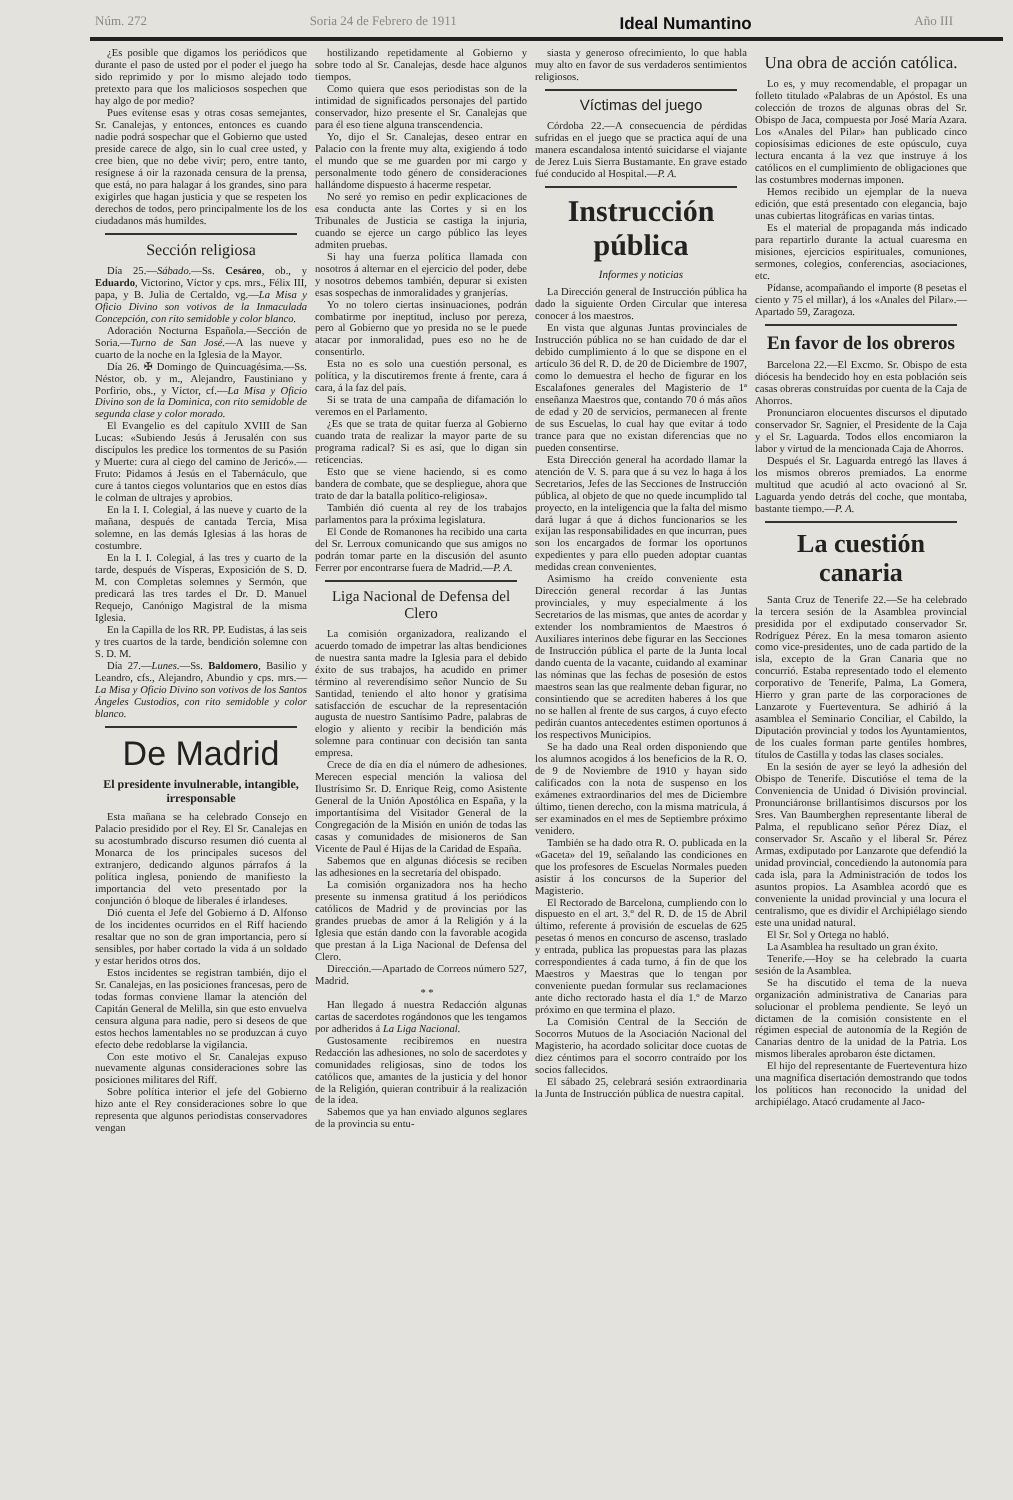Núm. 272 Soria 24 de Febrero de 1911 Ideal Numantino Año III
¿Es posible que digamos los periódicos que durante el paso de usted por el poder el juego ha sido reprimido y por lo mismo alejado todo pretexto para que los maliciosos sospechen que hay algo de por medio?
Pues evítense esas y otras cosas semejantes, Sr. Canalejas, y entonces, entonces es cuando nadie podrá sospechar que el Gobierno que usted preside carece de algo, sin lo cual cree usted, y cree bien, que no debe vivir; pero, entre tanto, resígnese á oir la razonada censura de la prensa, que está, no para halagar á los grandes, sino para exigirles que hagan justicia y que se respeten los derechos de todos, pero principalmente los de los ciudadanos más humildes.
Sección religiosa
Día 25.—Sábado.—Ss. Cesáreo, ob., y Eduardo, Victorino, Víctor y cps. mrs., Félix III, papa, y B. Julia de Certaldo, vg.—La Misa y Oficio Divino son votivos de la Inmaculada Concepción, con rito semidoble y color blanco.
Adoración Nocturna Española.—Sección de Soria.—Turno de San José.—A las nueve y cuarto de la noche en la Iglesia de la Mayor.
Día 26. ✠ Domingo de Quincuagésima.—Ss. Néstor, ob. y m., Alejandro, Faustiniano y Porfirio, obs., y Víctor, cf.—La Misa y Oficio Divino son de la Dominica, con rito semidoble de segunda clase y color morado.
El Evangelio es del capítulo XVIII de San Lucas: «Subiendo Jesús á Jerusalén con sus discípulos les predice los tormentos de su Pasión y Muerte: cura al ciego del camino de Jericó».—Fruto: Pidamos á Jesús en el Tabernáculo, que cure á tantos ciegos voluntarios que en estos días le colman de ultrajes y aprobios.
En la I. I. Colegial, á las nueve y cuarto de la mañana, después de cantada Tercia, Misa solemne, en las demás Iglesias á las horas de costumbre.
En la I. I. Colegial, á las tres y cuarto de la tarde, después de Vísperas, Exposición de S. D. M. con Completas solemnes y Sermón, que predicará las tres tardes el Dr. D. Manuel Requejo, Canónigo Magistral de la misma Iglesia.
En la Capilla de los RR. PP. Eudistas, á las seis y tres cuartos de la tarde, bendición solemne con S. D. M.
Día 27.—Lunes.—Ss. Baldomero, Basilio y Leandro, cfs., Alejandro, Abundio y cps. mrs.—La Misa y Oficio Divino son votivos de los Santos Ángeles Custodios, con rito semidoble y color blanco.
De Madrid
El presidente invulnerable, intangible, irresponsable
Esta mañana se ha celebrado Consejo en Palacio presidido por el Rey. El Sr. Canalejas en su acostumbrado discurso resumen dió cuenta al Monarca de los principales sucesos del extranjero, dedicando algunos párrafos á la política inglesa, poniendo de manifiesto la importancia del veto presentado por la conjunción ó bloque de liberales é irlandeses.
Dió cuenta el Jefe del Gobierno á D. Alfonso de los incidentes ocurridos en el Riff haciendo resaltar que no son de gran importancia, pero sí sensibles, por haber cortado la vida á un soldado y estar heridos otros dos.
Estos incidentes se registran también, dijo el Sr. Canalejas, en las posiciones francesas, pero de todas formas conviene llamar la atención del Capitán General de Melilla, sin que esto envuelva censura alguna para nadie, pero si deseos de que estos hechos lamentables no se produzcan á cuyo efecto debe redoblarse la vigilancia.
Con este motivo el Sr. Canalejas expuso nuevamente algunas consideraciones sobre las posiciones militares del Riff.
Sobre política interior el jefe del Gobierno hizo ante el Rey consideraciones sobre lo que representa que algunos periodistas conservadores vengan
hostilizando repetidamente al Gobierno y sobre todo al Sr. Canalejas, desde hace algunos tiempos.
Como quiera que esos periodistas son de la intimidad de significados personajes del partido conservador, hizo presente el Sr. Canalejas que para él eso tiene alguna transcendencia.
Yo, dijo el Sr. Canalejas, deseo entrar en Palacio con la frente muy alta, exigiendo á todo el mundo que se me guarden por mi cargo y personalmente todo género de consideraciones hallándome dispuesto á hacerme respetar.
No seré yo remiso en pedir explicaciones de esa conducta ante las Cortes y si en los Tribunales de Justicia se castiga la injuria, cuando se ejerce un cargo público las leyes admiten pruebas.
Si hay una fuerza política llamada con nosotros á alternar en el ejercicio del poder, debe y nosotros debemos también, depurar si existen esas sospechas de inmoralidades y granjerías.
Yo no tolero ciertas insinuaciones, podrán combatirme por ineptitud, incluso por pereza, pero al Gobierno que yo presida no se le puede atacar por inmoralidad, pues eso no he de consentirlo.
Esta no es solo una cuestión personal, es política, y la discutiremos frente á frente, cara á cara, á la faz del país.
Si se trata de una campaña de difamación lo veremos en el Parlamento.
¿Es que se trata de quitar fuerza al Gobierno cuando trata de realizar la mayor parte de su programa radical? Si es así, que lo digan sin reticencias.
Esto que se viene haciendo, si es como bandera de combate, que se despliegue, ahora que trato de dar la batalla político-religiosa».
También dió cuenta al rey de los trabajos parlamentos para la próxima legislatura.
El Conde de Romanones ha recibido una carta del Sr. Lerroux comunicando que sus amigos no podrán tomar parte en la discusión del asunto Ferrer por encontrarse fuera de Madrid.—P. A.
Liga Nacional de Defensa del Clero
La comisión organizadora, realizando el acuerdo tomado de impetrar las altas bendiciones de nuestra santa madre la Iglesia para el debido éxito de sus trabajos, ha acudido en primer término al reverendísimo señor Nuncio de Su Santidad, teniendo el alto honor y gratísima satisfacción de escuchar de la representación augusta de nuestro Santísimo Padre, palabras de elogio y aliento y recibir la bendición más solemne para continuar con decisión tan santa empresa.
Crece de día en día el número de adhesiones. Merecen especial mención la valiosa del Ilustrísimo Sr. D. Enrique Reig, como Asistente General de la Unión Apostólica en España, y la importantísima del Visitador General de la Congregación de la Misión en unión de todas las casas y comunidades de misioneros de San Vicente de Paul é Hijas de la Caridad de España.
Sabemos que en algunas diócesis se reciben las adhesiones en la secretaría del obispado.
La comisión organizadora nos ha hecho presente su inmensa gratitud á los periódicos católicos de Madrid y de provincias por las grandes pruebas de amor á la Religión y á la Iglesia que están dando con la favorable acogida que prestan á la Liga Nacional de Defensa del Clero.
Dirección.—Apartado de Correos número 527, Madrid.
* *
Han llegado á nuestra Redacción algunas cartas de sacerdotes rogándonos que les tengamos por adheridos á La Liga Nacional.
Gustosamente recibiremos en nuestra Redacción las adhesiones, no solo de sacerdotes y comunidades religiosas, sino de todos los católicos que, amantes de la justicia y del honor de la Religión, quieran contribuir á la realización de la idea.
Sabemos que ya han enviado algunos seglares de la provincia su entu-
siasta y generoso ofrecimiento, lo que habla muy alto en favor de sus verdaderos sentimientos religiosos.
Víctimas del juego
Córdoba 22.—A consecuencia de pérdidas sufridas en el juego que se practica aquí de una manera escandalosa intentó suicidarse el viajante de Jerez Luis Sierra Bustamante. En grave estado fué conducido al Hospital.—P. A.
Instrucción pública
Informes y noticias
La Dirección general de Instrucción pública ha dado la siguiente Orden Circular que interesa conocer á los maestros.
En vista que algunas Juntas provinciales de Instrucción pública no se han cuidado de dar el debido cumplimiento á lo que se dispone en el artículo 36 del R. D. de 20 de Diciembre de 1907, como lo demuestra el hecho de figurar en los Escalafones generales del Magisterio de 1ª enseñanza Maestros que, contando 70 ó más años de edad y 20 de servicios, permanecen al frente de sus Escuelas, lo cual hay que evitar á todo trance para que no existan diferencias que no pueden consentirse.
Esta Dirección general ha acordado llamar la atención de V. S. para que á su vez lo haga á los Secretarios, Jefes de las Secciones de Instrucción pública, al objeto de que no quede incumplido tal proyecto, en la inteligencia que la falta del mismo dará lugar á que á dichos funcionarios se les exijan las responsabilidades en que incurran, pues son los encargados de formar los oportunos expedientes y para ello pueden adoptar cuantas medidas crean convenientes.
Asimismo ha creído conveniente esta Dirección general recordar á las Juntas provinciales, y muy especialmente á los Secretarios de las mismas, que antes de acordar y extender los nombramientos de Maestros ó Auxiliares interinos debe figurar en las Secciones de Instrucción pública el parte de la Junta local dando cuenta de la vacante, cuidando al examinar las nóminas que las fechas de posesión de estos maestros sean las que realmente deban figurar, no consintiendo que se acrediten haberes á los que no se hallen al frente de sus cargos, á cuyo efecto pedirán cuantos antecedentes estimen oportunos á los respectivos Municipios.
Se ha dado una Real orden disponiendo que los alumnos acogidos á los beneficios de la R. O. de 9 de Noviembre de 1910 y hayan sido calificados con la nota de suspenso en los exámenes extraordinarios del mes de Diciembre último, tienen derecho, con la misma matrícula, á ser examinados en el mes de Septiembre próximo venidero.
También se ha dado otra R. O. publicada en la «Gaceta» del 19, señalando las condiciones en que los profesores de Escuelas Normales pueden asistir á los concursos de la Superior del Magisterio.
El Rectorado de Barcelona, cumpliendo con lo dispuesto en el art. 3.º del R. D. de 15 de Abril último, referente á provisión de escuelas de 625 pesetas ó menos en concurso de ascenso, traslado y entrada, publica las propuestas para las plazas correspondientes á cada turno, á fin de que los Maestros y Maestras que lo tengan por conveniente puedan formular sus reclamaciones ante dicho rectorado hasta el día 1.º de Marzo próximo en que termina el plazo.
La Comisión Central de la Sección de Socorros Mutuos de la Asociación Nacional del Magisterio, ha acordado solicitar doce cuotas de diez céntimos para el socorro contraído por los socios fallecidos.
El sábado 25, celebrará sesión extraordinaria la Junta de Instrucción pública de nuestra capital.
Una obra de acción católica.
Lo es, y muy recomendable, el propagar un folleto titulado «Palabras de un Apóstol. Es una colección de trozos de algunas obras del Sr. Obispo de Jaca, compuesta por José María Azara. Los «Anales del Pilar» han publicado cinco copiosísimas ediciones de este opúsculo, cuya lectura encanta á la vez que instruye á los católicos en el cumplimiento de obligaciones que las costumbres modernas imponen.
Hemos recibido un ejemplar de la nueva edición, que está presentado con elegancia, bajo unas cubiertas litográficas en varias tintas.
Es el material de propaganda más indicado para repartirlo durante la actual cuaresma en misiones, ejercicios espirituales, comuniones, sermones, colegios, conferencias, asociaciones, etc.
Pídanse, acompañando el importe (8 pesetas el ciento y 75 el millar), á los «Anales del Pilar».—Apartado 59, Zaragoza.
En favor de los obreros
Barcelona 22.—El Excmo. Sr. Obispo de esta diócesis ha bendecido hoy en esta población seis casas obreras construídas por cuenta de la Caja de Ahorros.
Pronunciaron elocuentes discursos el diputado conservador Sr. Sagnier, el Presidente de la Caja y el Sr. Laguarda. Todos ellos encomiaron la labor y virtud de la mencionada Caja de Ahorros.
Después el Sr. Laguarda entregó las llaves á los mismos obreros premiados. La enorme multitud que acudió al acto ovacionó al Sr. Laguarda yendo detrás del coche, que montaba, bastante tiempo.—P. A.
La cuestión canaria
Santa Cruz de Tenerife 22.—Se ha celebrado la tercera sesión de la Asamblea provincial presidida por el exdiputado conservador Sr. Rodríguez Pérez. En la mesa tomaron asiento como vice-presidentes, uno de cada partido de la isla, excepto de la Gran Canaria que no concurrió. Estaba representado todo el elemento corporativo de Tenerife, Palma, La Gomera, Hierro y gran parte de las corporaciones de Lanzarote y Fuerteventura. Se adhirió á la asamblea el Seminario Conciliar, el Cabildo, la Diputación provincial y todos los Ayuntamientos, de los cuales forman parte gentiles hombres, títulos de Castilla y todas las clases sociales.
En la sesión de ayer se leyó la adhesión del Obispo de Tenerife. Discutióse el tema de la Conveniencia de Unidad ó División provincial. Pronunciáronse brillantísimos discursos por los Sres. Van Baumberghen representante liberal de Palma, el republicano señor Pérez Díaz, el conservador Sr. Ascaño y el liberal Sr. Pérez Armas, exdiputado por Lanzarote que defendió la unidad provincial, concediendo la autonomía para cada isla, para la Administración de todos los asuntos propios. La Asamblea acordó que es conveniente la unidad provincial y una locura el centralismo, que es dividir el Archipiélago siendo este una unidad natural.
El Sr. Sol y Ortega no habló.
La Asamblea ha resultado un gran éxito.
Tenerife.—Hoy se ha celebrado la cuarta sesión de la Asamblea.
Se ha discutido el tema de la nueva organización administrativa de Canarias para solucionar el problema pendiente. Se leyó un dictamen de la comisión consistente en el régimen especial de autonomía de la Región de Canarias dentro de la unidad de la Patria. Los mismos liberales aprobaron éste dictamen.
El hijo del representante de Fuerteventura hizo una magnífica disertación demostrando que todos los políticos han reconocido la unidad del archipiélago. Atacó crudamente al Jaco-